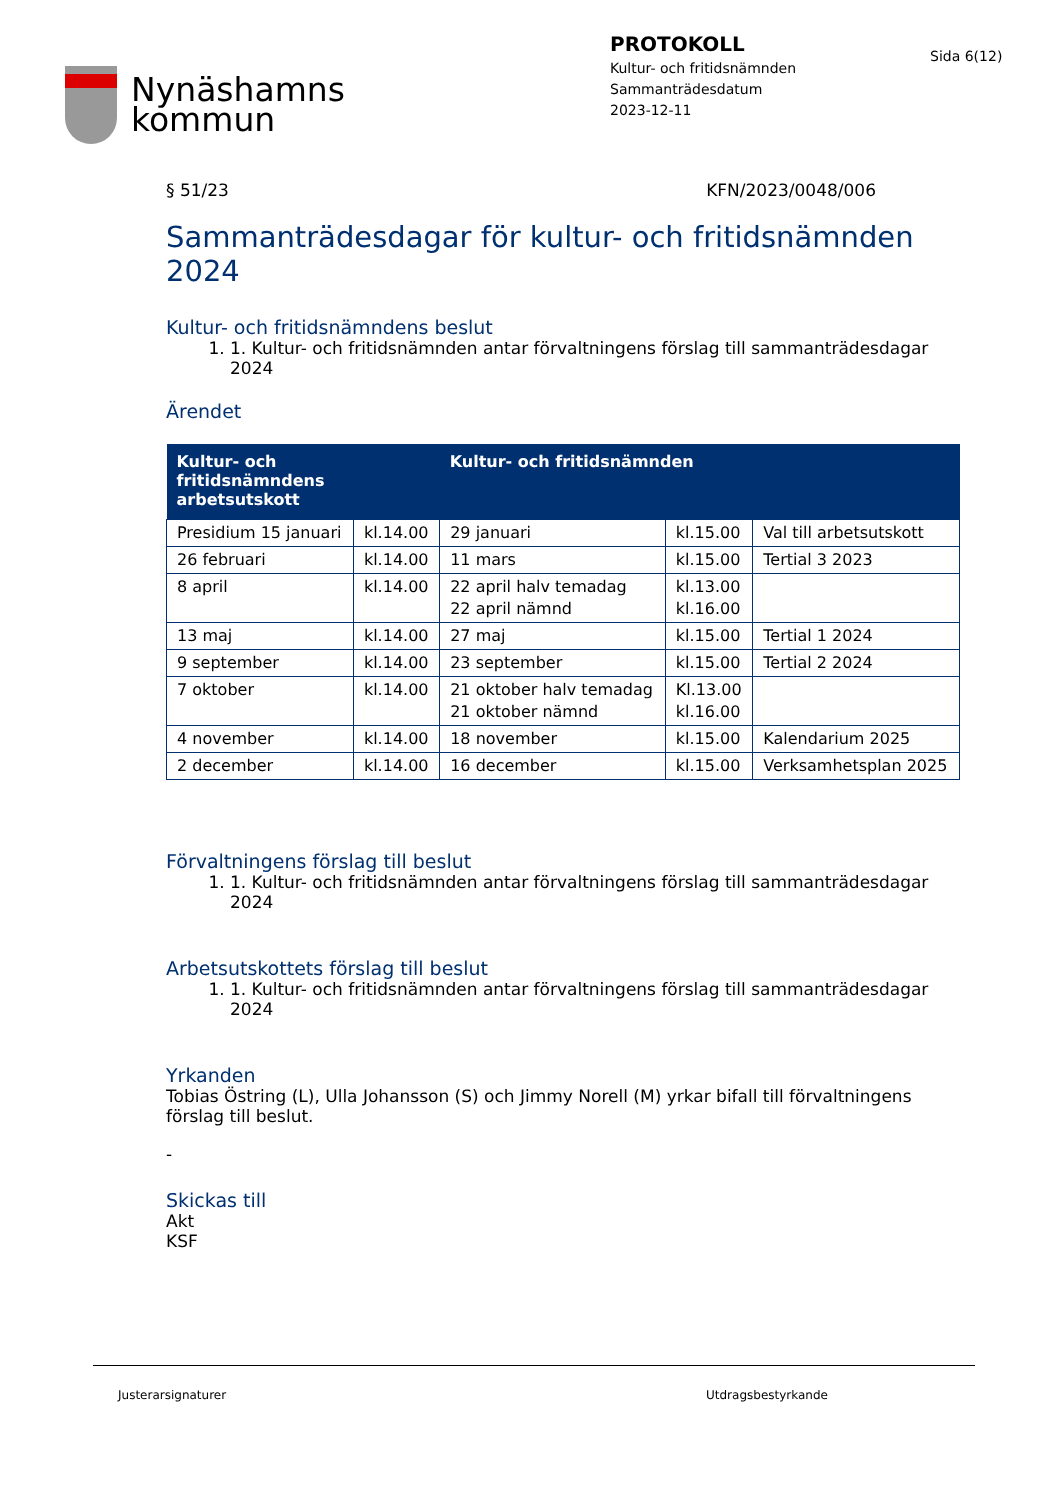Nynäshamns
kommun
PROTOKOLL
Kultur- och fritidsnämnden
Sammanträdesdatum
2023-12-11
Sida 6(12)
§ 51/23 KFN/2023/0048/006
Sammanträdesdagar för kultur- och fritidsnämnden 2024
Kultur- och fritidsnämndens beslut
1. 1. Kultur- och fritidsnämnden antar förvaltningens förslag till sammanträdesdagar 2024
Ärendet
| Kultur- och fritidsnämndens arbetsutskott | | Kultur- och fritidsnämnden | | |
| --- | --- | --- | --- | --- |
| Presidium 15 januari | kl.14.00 | 29 januari | kl.15.00 | Val till arbetsutskott |
| 26 februari | kl.14.00 | 11 mars | kl.15.00 | Tertial 3 2023 |
| 8 april | kl.14.00 | 22 april halv temadag 22 april nämnd | kl.13.00 kl.16.00 | |
| 13 maj | kl.14.00 | 27 maj | kl.15.00 | Tertial 1 2024 |
| 9 september | kl.14.00 | 23 september | kl.15.00 | Tertial 2 2024 |
| 7 oktober | kl.14.00 | 21 oktober halv temadag 21 oktober nämnd | Kl.13.00 kl.16.00 | |
| 4 november | kl.14.00 | 18 november | kl.15.00 | Kalendarium 2025 |
| 2 december | kl.14.00 | 16 december | kl.15.00 | Verksamhetsplan 2025 |
Förvaltningens förslag till beslut
1. 1. Kultur- och fritidsnämnden antar förvaltningens förslag till sammanträdesdagar 2024
Arbetsutskottets förslag till beslut
1. 1. Kultur- och fritidsnämnden antar förvaltningens förslag till sammanträdesdagar 2024
Yrkanden
Tobias Östring (L), Ulla Johansson (S) och Jimmy Norell (M) yrkar bifall till förvaltningens förslag till beslut.
-
Skickas till
Akt
KSF
Justerarsignaturer Utdragsbestyrkande